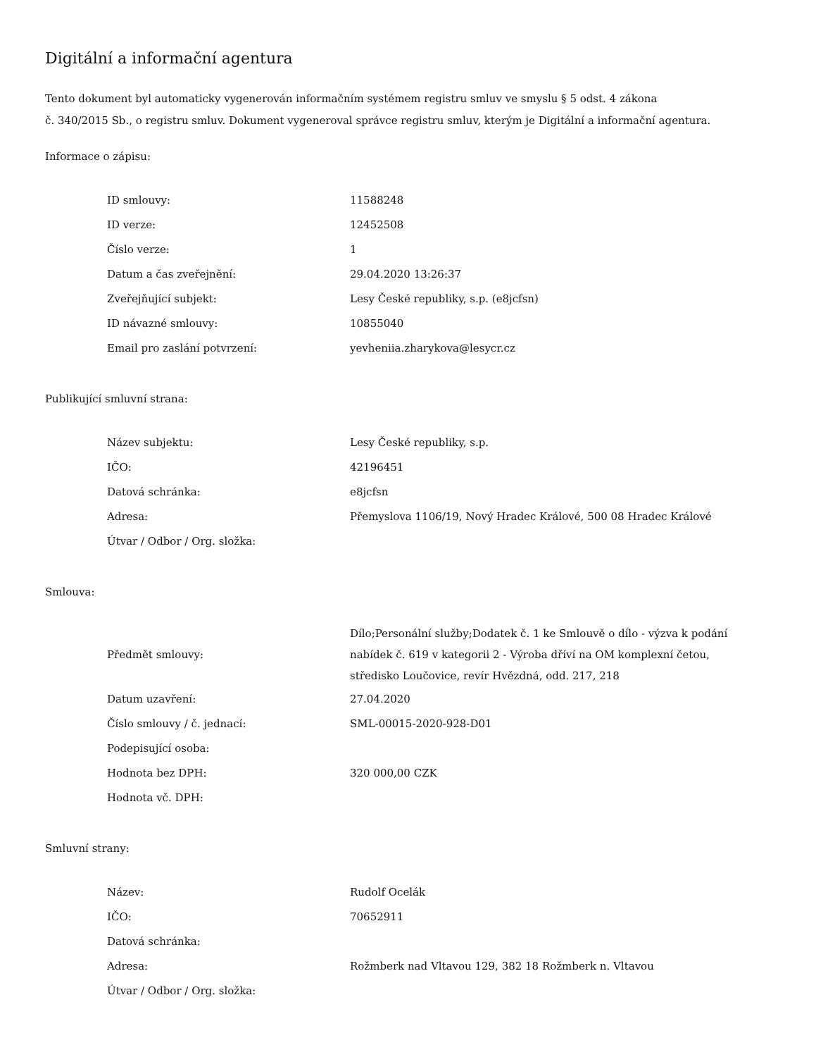Digitální a informační agentura
Tento dokument byl automaticky vygenerován informačním systémem registru smluv ve smyslu § 5 odst. 4 zákona
č. 340/2015 Sb., o registru smluv. Dokument vygeneroval správce registru smluv, kterým je Digitální a informační agentura.
Informace o zápisu:
| ID smlouvy: | 11588248 |
| ID verze: | 12452508 |
| Číslo verze: | 1 |
| Datum a čas zveřejnění: | 29.04.2020 13:26:37 |
| Zveřejňující subjekt: | Lesy České republiky, s.p. (e8jcfsn) |
| ID návazné smlouvy: | 10855040 |
| Email pro zaslání potvrzení: | yevheniia.zharykova@lesycr.cz |
Publikující smluvní strana:
| Název subjektu: | Lesy České republiky, s.p. |
| IČO: | 42196451 |
| Datová schránka: | e8jcfsn |
| Adresa: | Přemyslova 1106/19, Nový Hradec Králové, 500 08 Hradec Králové |
| Útvar / Odbor / Org. složka: | |
Smlouva:
| Předmět smlouvy: | Dílo;Personální služby;Dodatek č. 1 ke Smlouvě o dílo - výzva k podání nabídek č. 619 v kategorii 2 - Výroba dříví na OM komplexní četou, středisko Loučovice, revír Hvězdná, odd. 217, 218 |
| Datum uzavření: | 27.04.2020 |
| Číslo smlouvy / č. jednací: | SML-00015-2020-928-D01 |
| Podepisující osoba: | |
| Hodnota bez DPH: | 320 000,00 CZK |
| Hodnota vč. DPH: | |
Smluvní strany:
| Název: | Rudolf Ocelák |
| IČO: | 70652911 |
| Datová schránka: | |
| Adresa: | Rožmberk nad Vltavou 129, 382 18 Rožmberk n. Vltavou |
| Útvar / Odbor / Org. složka: | |